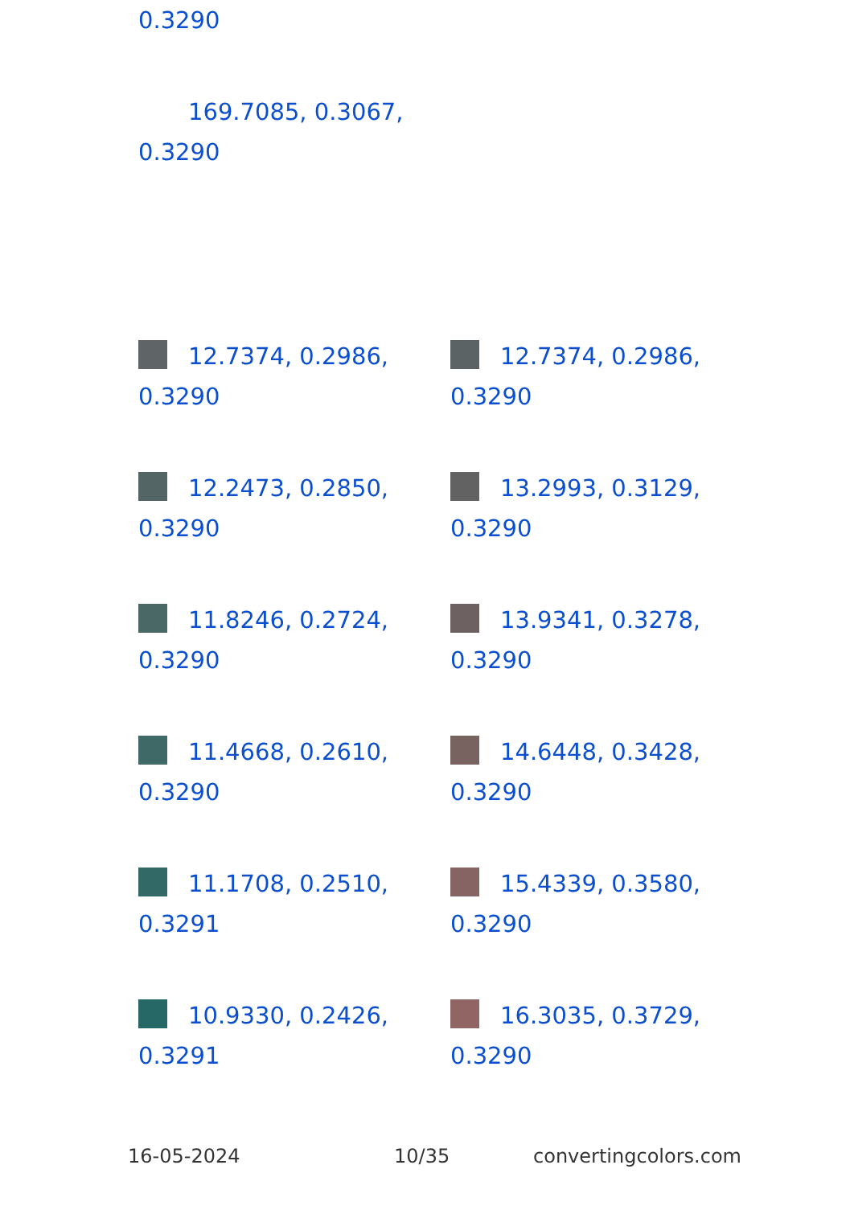0.3290
169.7085, 0.3067, 0.3290
12.7374, 0.2986, 0.3290
12.7374, 0.2986, 0.3290
12.2473, 0.2850, 0.3290
13.2993, 0.3129, 0.3290
11.8246, 0.2724, 0.3290
13.9341, 0.3278, 0.3290
11.4668, 0.2610, 0.3290
14.6448, 0.3428, 0.3290
11.1708, 0.2510, 0.3291
15.4339, 0.3580, 0.3290
10.9330, 0.2426, 0.3291
16.3035, 0.3729, 0.3290
16-05-2024 10/35 convertingcolors.com